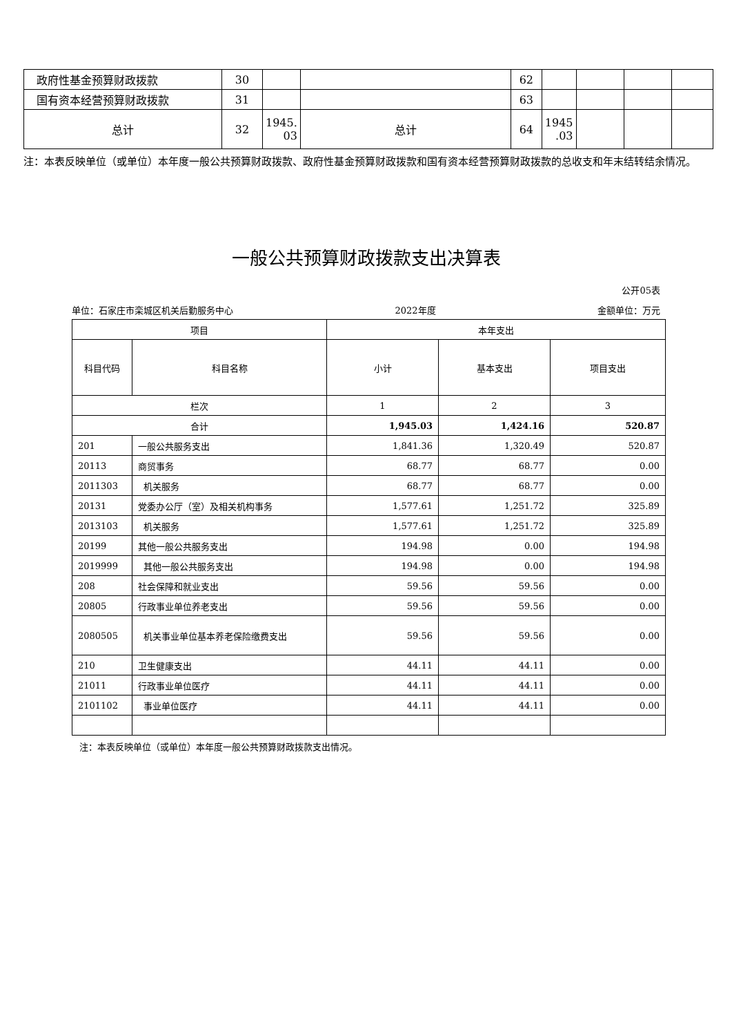| 政府性基金预算财政拨款 | 30 | | | 62 | | | | |
| 国有资本经营预算财政拨款 | 31 | | | 63 | | | | |
| 总计 | 32 | 1945. 03 | 总计 | 64 | 1945 .03 | | | |
注：本表反映单位（或单位）本年度一般公共预算财政拨款、政府性基金预算财政拨款和国有资本经营预算财政拨款的总收支和年末结转结余情况。
一般公共预算财政拨款支出决算表
公开05表
单位：石家庄市栾城区机关后勤服务中心 2022年度 金额单位：万元
| 项目 | | 本年支出 | | |
| --- | --- | --- | --- | --- |
| 科目代码 | 科目名称 | 小计 | 基本支出 | 项目支出 |
| 栏次 | | 1 | 2 | 3 |
| 合计 | | 1,945.03 | 1,424.16 | 520.87 |
| 201 | 一般公共服务支出 | 1,841.36 | 1,320.49 | 520.87 |
| 20113 | 商贸事务 | 68.77 | 68.77 | 0.00 |
| 2011303 | 机关服务 | 68.77 | 68.77 | 0.00 |
| 20131 | 党委办公厅（室）及相关机构事务 | 1,577.61 | 1,251.72 | 325.89 |
| 2013103 | 机关服务 | 1,577.61 | 1,251.72 | 325.89 |
| 20199 | 其他一般公共服务支出 | 194.98 | 0.00 | 194.98 |
| 2019999 | 其他一般公共服务支出 | 194.98 | 0.00 | 194.98 |
| 208 | 社会保障和就业支出 | 59.56 | 59.56 | 0.00 |
| 20805 | 行政事业单位养老支出 | 59.56 | 59.56 | 0.00 |
| 2080505 | 机关事业单位基本养老保险缴费支出 | 59.56 | 59.56 | 0.00 |
| 210 | 卫生健康支出 | 44.11 | 44.11 | 0.00 |
| 21011 | 行政事业单位医疗 | 44.11 | 44.11 | 0.00 |
| 2101102 | 事业单位医疗 | 44.11 | 44.11 | 0.00 |
注：本表反映单位（或单位）本年度一般公共预算财政拨款支出情况。